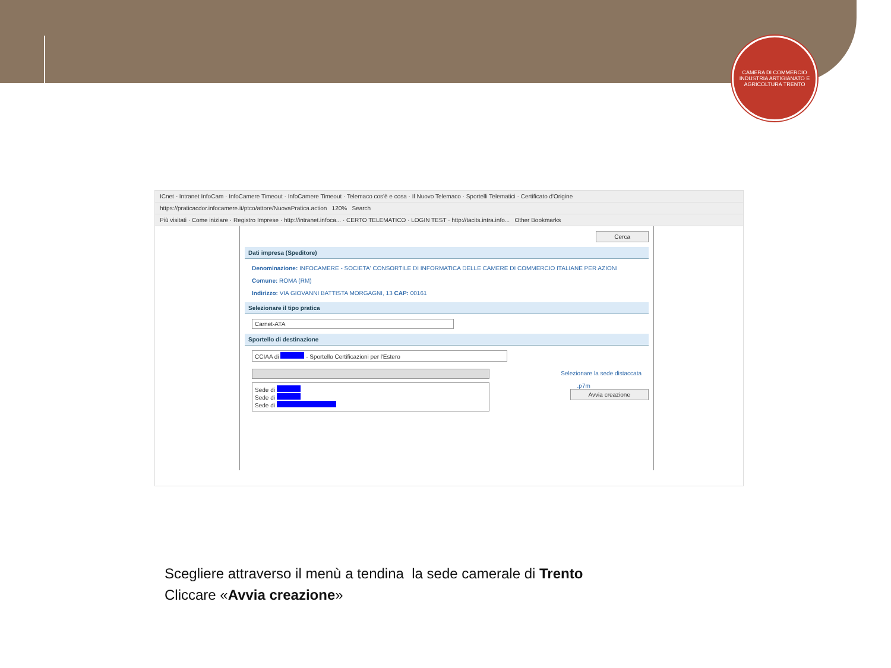CAMERA DI COMMERCIO INDUSTRIA ARTIGIANATO E AGRICOLTURA TRENTO
ICnet - Intranet InfoCam · InfoCamere Timeout · InfoCamere Timeout · Telemaco cos'è e cosa · Il Nuovo Telemaco · Sportelli Telematici · Certificato d'Origine
https://praticacdor.infocamere.it/ptco/attore/NuovaPratica.action 120% Search
Più visitati · Come iniziare · Registro Imprese · http://intranet.infoca... · CERTO TELEMATICO · LOGIN TEST · http://tacits.intra.info... Other Bookmarks
Cerca
Dati impresa (Speditore)
Denominazione: INFOCAMERE - SOCIETA' CONSORTILE DI INFORMATICA DELLE CAMERE DI COMMERCIO ITALIANE PER AZIONI
Comune: ROMA (RM)
Indirizzo: VIA GIOVANNI BATTISTA MORGAGNI, 13 CAP: 00161
Selezionare il tipo pratica
Carnet-ATA
Sportello di destinazione
CCIAA di - Sportello Certificazioni per l'Estero
Selezionare la sede distaccata
Sede di
Sede di
Sede di
.p7m
Avvia creazione
Scegliere attraverso il menù a tendina la sede camerale di Trento
Cliccare «Avvia creazione»